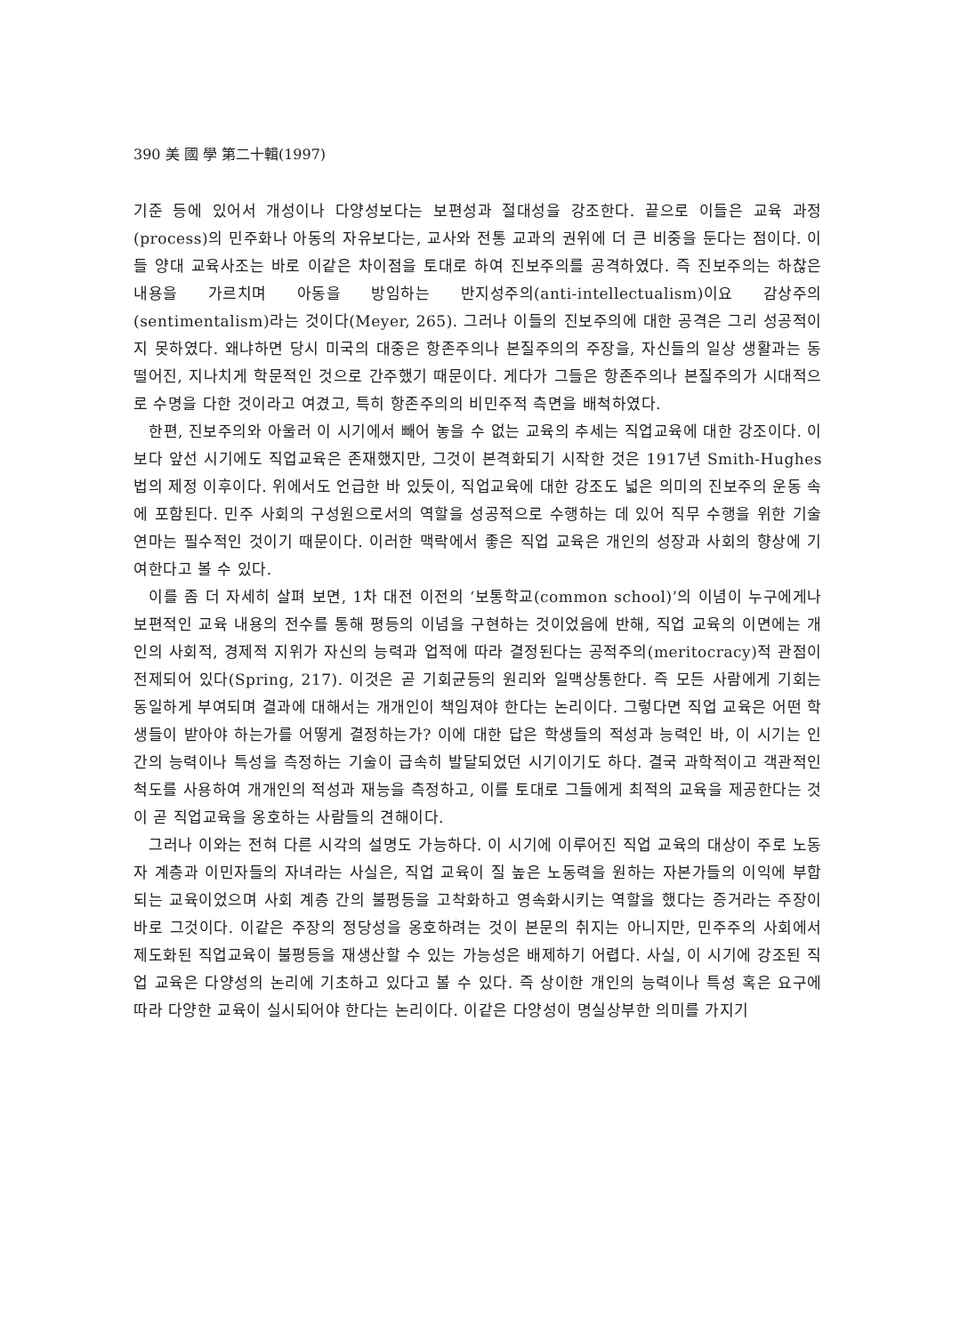390 美 國 學 第二十輯(1997)
기준 등에 있어서 개성이나 다양성보다는 보편성과 절대성을 강조한다. 끝으로 이들은 교육 과정(process)의 민주화나 아동의 자유보다는, 교사와 전통 교과의 권위에 더 큰 비중을 둔다는 점이다. 이들 양대 교육사조는 바로 이같은 차이점을 토대로 하여 진보주의를 공격하였다. 즉 진보주의는 하찮은 내용을 가르치며 아동을 방임하는 반지성주의(anti-intellectualism)이요 감상주의(sentimentalism)라는 것이다(Meyer, 265). 그러나 이들의 진보주의에 대한 공격은 그리 성공적이지 못하였다. 왜냐하면 당시 미국의 대중은 항존주의나 본질주의의 주장을, 자신들의 일상 생활과는 동떨어진, 지나치게 학문적인 것으로 간주했기 때문이다. 게다가 그들은 항존주의나 본질주의가 시대적으로 수명을 다한 것이라고 여겼고, 특히 항존주의의 비민주적 측면을 배척하였다.
한편, 진보주의와 아울러 이 시기에서 빼어 놓을 수 없는 교육의 추세는 직업교육에 대한 강조이다. 이보다 앞선 시기에도 직업교육은 존재했지만, 그것이 본격화되기 시작한 것은 1917년 Smith-Hughes 법의 제정 이후이다. 위에서도 언급한 바 있듯이, 직업교육에 대한 강조도 넓은 의미의 진보주의 운동 속에 포함된다. 민주 사회의 구성원으로서의 역할을 성공적으로 수행하는 데 있어 직무 수행을 위한 기술 연마는 필수적인 것이기 때문이다. 이러한 맥락에서 좋은 직업 교육은 개인의 성장과 사회의 향상에 기여한다고 볼 수 있다.
이를 좀 더 자세히 살펴 보면, 1차 대전 이전의 ‘보통학교(common school)’의 이념이 누구에게나 보편적인 교육 내용의 전수를 통해 평등의 이념을 구현하는 것이었음에 반해, 직업 교육의 이면에는 개인의 사회적, 경제적 지위가 자신의 능력과 업적에 따라 결정된다는 공적주의(meritocracy)적 관점이 전제되어 있다(Spring, 217). 이것은 곧 기회균등의 원리와 일맥상통한다. 즉 모든 사람에게 기회는 동일하게 부여되며 결과에 대해서는 개개인이 책임져야 한다는 논리이다. 그렇다면 직업 교육은 어떤 학생들이 받아야 하는가를 어떻게 결정하는가? 이에 대한 답은 학생들의 적성과 능력인 바, 이 시기는 인간의 능력이나 특성을 측정하는 기술이 급속히 발달되었던 시기이기도 하다. 결국 과학적이고 객관적인 척도를 사용하여 개개인의 적성과 재능을 측정하고, 이를 토대로 그들에게 최적의 교육을 제공한다는 것이 곧 직업교육을 옹호하는 사람들의 견해이다.
그러나 이와는 전혀 다른 시각의 설명도 가능하다. 이 시기에 이루어진 직업 교육의 대상이 주로 노동자 계층과 이민자들의 자녀라는 사실은, 직업 교육이 질 높은 노동력을 원하는 자본가들의 이익에 부합되는 교육이었으며 사회 계층 간의 불평등을 고착화하고 영속화시키는 역할을 했다는 증거라는 주장이 바로 그것이다. 이같은 주장의 정당성을 옹호하려는 것이 본문의 취지는 아니지만, 민주주의 사회에서 제도화된 직업교육이 불평등을 재생산할 수 있는 가능성은 배제하기 어렵다. 사실, 이 시기에 강조된 직업 교육은 다양성의 논리에 기초하고 있다고 볼 수 있다. 즉 상이한 개인의 능력이나 특성 혹은 요구에 따라 다양한 교육이 실시되어야 한다는 논리이다. 이같은 다양성이 명실상부한 의미를 가지기